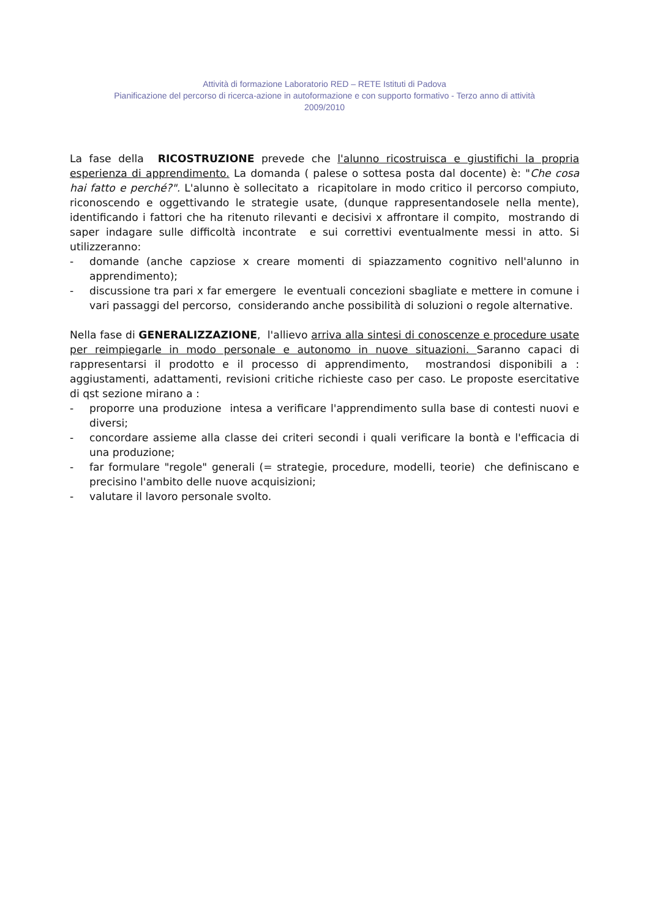Attività di formazione Laboratorio RED – RETE Istituti di Padova
Pianificazione del percorso di ricerca-azione in autoformazione e con supporto formativo - Terzo anno di attività
2009/2010
La fase della RICOSTRUZIONE prevede che l'alunno ricostruisca e giustifichi la propria esperienza di apprendimento. La domanda ( palese o sottesa posta dal docente) è: "Che cosa hai fatto e perché?". L'alunno è sollecitato a ricapitolare in modo critico il percorso compiuto, riconoscendo e oggettivando le strategie usate, (dunque rappresentandosele nella mente), identificando i fattori che ha ritenuto rilevanti e decisivi x affrontare il compito, mostrando di saper indagare sulle difficoltà incontrate e sui correttivi eventualmente messi in atto. Si utilizzeranno:
- domande (anche capziose x creare momenti di spiazzamento cognitivo nell'alunno in apprendimento);
- discussione tra pari x far emergere le eventuali concezioni sbagliate e mettere in comune i vari passaggi del percorso, considerando anche possibilità di soluzioni o regole alternative.
Nella fase di GENERALIZZAZIONE, l'allievo arriva alla sintesi di conoscenze e procedure usate per reimpiegarle in modo personale e autonomo in nuove situazioni. Saranno capaci di rappresentarsi il prodotto e il processo di apprendimento, mostrandosi disponibili a : aggiustamenti, adattamenti, revisioni critiche richieste caso per caso. Le proposte esercitative di qst sezione mirano a :
- proporre una produzione intesa a verificare l'apprendimento sulla base di contesti nuovi e diversi;
- concordare assieme alla classe dei criteri secondi i quali verificare la bontà e l'efficacia di una produzione;
- far formulare "regole" generali (= strategie, procedure, modelli, teorie) che definiscano e precisino l'ambito delle nuove acquisizioni;
- valutare il lavoro personale svolto.